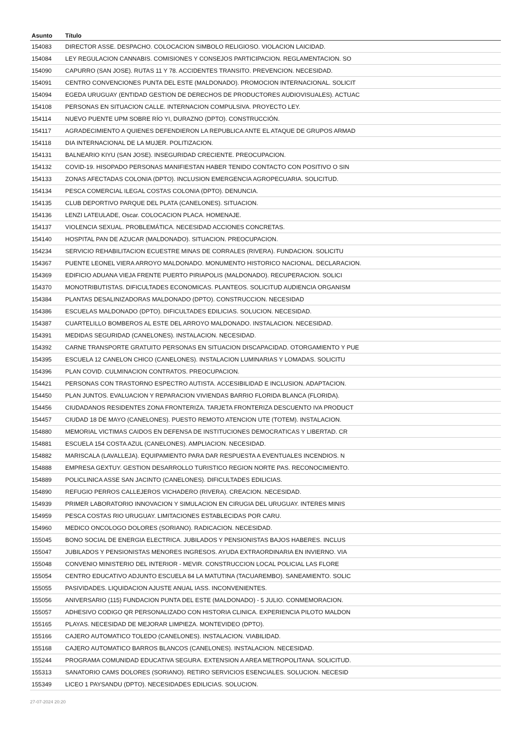| Asunto | Título |
| --- | --- |
| 154083 | DIRECTOR ASSE. DESPACHO. COLOCACION SIMBOLO RELIGIOSO. VIOLACION LAICIDAD. |
| 154084 | LEY REGULACION CANNABIS. COMISIONES Y CONSEJOS PARTICIPACION. REGLAMENTACION. SO |
| 154090 | CAPURRO (SAN JOSE). RUTAS 11 Y 78. ACCIDENTES TRANSITO. PREVENCION. NECESIDAD. |
| 154091 | CENTRO CONVENCIONES PUNTA DEL ESTE (MALDONADO). PROMOCION INTERNACIONAL. SOLICIT |
| 154094 | EGEDA URUGUAY (ENTIDAD GESTION DE DERECHOS DE PRODUCTORES AUDIOVISUALES). ACTUAC |
| 154108 | PERSONAS EN SITUACION CALLE. INTERNACION COMPULSIVA. PROYECTO LEY. |
| 154114 | NUEVO PUENTE UPM SOBRE RÍO YI, DURAZNO (DPTO). CONSTRUCCIÓN. |
| 154117 | AGRADECIMIENTO A QUIENES DEFENDIERON LA REPUBLICA ANTE EL ATAQUE DE GRUPOS ARMAD |
| 154118 | DIA INTERNACIONAL DE LA MUJER. POLITIZACION. |
| 154131 | BALNEARIO KIYU (SAN JOSE). INSEGURIDAD CRECIENTE. PREOCUPACION. |
| 154132 | COVID-19. HISOPADO PERSONAS MANIFIESTAN HABER TENIDO CONTACTO CON POSITIVO O SIN |
| 154133 | ZONAS AFECTADAS COLONIA (DPTO). INCLUSION EMERGENCIA AGROPECUARIA. SOLICITUD. |
| 154134 | PESCA COMERCIAL ILEGAL COSTAS COLONIA (DPTO). DENUNCIA. |
| 154135 | CLUB DEPORTIVO PARQUE DEL PLATA (CANELONES). SITUACION. |
| 154136 | LENZI LATEULADE, Oscar. COLOCACION PLACA. HOMENAJE. |
| 154137 | VIOLENCIA SEXUAL. PROBLEMÁTICA. NECESIDAD ACCIONES CONCRETAS. |
| 154140 | HOSPITAL PAN DE AZUCAR (MALDONADO). SITUACION. PREOCUPACION. |
| 154234 | SERVICIO REHABILITACION ECUESTRE MINAS DE CORRALES (RIVERA). FUNDACION. SOLICITU |
| 154367 | PUENTE LEONEL VIERA ARROYO MALDONADO. MONUMENTO HISTORICO NACIONAL. DECLARACION. |
| 154369 | EDIFICIO ADUANA VIEJA FRENTE PUERTO PIRIAPOLIS (MALDONADO). RECUPERACION. SOLICI |
| 154370 | MONOTRIBUTISTAS. DIFICULTADES ECONOMICAS. PLANTEOS. SOLICITUD AUDIENCIA ORGANISM |
| 154384 | PLANTAS DESALINIZADORAS MALDONADO (DPTO). CONSTRUCCION. NECESIDAD |
| 154386 | ESCUELAS MALDONADO (DPTO). DIFICULTADES EDILICIAS. SOLUCION. NECESIDAD. |
| 154387 | CUARTELILLO BOMBEROS AL ESTE DEL ARROYO MALDONADO. INSTALACION. NECESIDAD. |
| 154391 | MEDIDAS SEGURIDAD (CANELONES). INSTALACION. NECESIDAD. |
| 154392 | CARNE TRANSPORTE GRATUITO PERSONAS EN SITUACION DISCAPACIDAD. OTORGAMIENTO Y PUE |
| 154395 | ESCUELA 12 CANELON CHICO (CANELONES). INSTALACION LUMINARIAS Y LOMADAS. SOLICITU |
| 154396 | PLAN COVID. CULMINACION CONTRATOS. PREOCUPACION. |
| 154421 | PERSONAS CON TRASTORNO ESPECTRO AUTISTA. ACCESIBILIDAD E INCLUSION. ADAPTACION. |
| 154450 | PLAN JUNTOS. EVALUACION Y REPARACION VIVIENDAS BARRIO FLORIDA BLANCA (FLORIDA). |
| 154456 | CIUDADANOS RESIDENTES ZONA FRONTERIZA. TARJETA FRONTERIZA DESCUENTO IVA PRODUCT |
| 154457 | CIUDAD 18 DE MAYO (CANELONES). PUESTO REMOTO ATENCION UTE (TOTEM). INSTALACION. |
| 154880 | MEMORIAL VICTIMAS CAIDOS EN DEFENSA DE INSTITUCIONES DEMOCRATICAS Y LIBERTAD. CR |
| 154881 | ESCUELA 154 COSTA AZUL (CANELONES). AMPLIACION. NECESIDAD. |
| 154882 | MARISCALA (LAVALLEJA). EQUIPAMIENTO PARA DAR RESPUESTA A EVENTUALES INCENDIOS. N |
| 154888 | EMPRESA GEXTUY. GESTION DESARROLLO TURISTICO REGION NORTE PAS. RECONOCIMIENTO. |
| 154889 | POLICLINICA ASSE SAN JACINTO (CANELONES). DIFICULTADES EDILICIAS. |
| 154890 | REFUGIO PERROS CALLEJEROS VICHADERO (RIVERA). CREACION. NECESIDAD. |
| 154939 | PRIMER LABORATORIO INNOVACION Y SIMULACION EN CIRUGIA DEL URUGUAY. INTERES MINIS |
| 154959 | PESCA COSTAS RIO URUGUAY. LIMITACIONES ESTABLECIDAS POR CARU. |
| 154960 | MEDICO ONCOLOGO DOLORES (SORIANO). RADICACION. NECESIDAD. |
| 155045 | BONO SOCIAL DE ENERGIA ELECTRICA. JUBILADOS Y PENSIONISTAS BAJOS HABERES. INCLUS |
| 155047 | JUBILADOS Y PENSIONISTAS MENORES INGRESOS. AYUDA EXTRAORDINARIA EN INVIERNO. VIA |
| 155048 | CONVENIO MINISTERIO DEL INTERIOR - MEVIR. CONSTRUCCION LOCAL POLICIAL LAS FLORE |
| 155054 | CENTRO EDUCATIVO ADJUNTO ESCUELA 84 LA MATUTINA (TACUAREMBO). SANEAMIENTO. SOLIC |
| 155055 | PASIVIDADES. LIQUIDACION AJUSTE ANUAL IASS. INCONVENIENTES. |
| 155056 | ANIVERSARIO (115) FUNDACION PUNTA DEL ESTE (MALDONADO) - 5 JULIO. CONMEMORACION. |
| 155057 | ADHESIVO CODIGO QR PERSONALIZADO CON HISTORIA CLINICA. EXPERIENCIA PILOTO MALDON |
| 155165 | PLAYAS. NECESIDAD DE MEJORAR LIMPIEZA. MONTEVIDEO (DPTO). |
| 155166 | CAJERO AUTOMATICO TOLEDO (CANELONES). INSTALACION. VIABILIDAD. |
| 155168 | CAJERO AUTOMATICO BARROS BLANCOS (CANELONES). INSTALACION. NECESIDAD. |
| 155244 | PROGRAMA COMUNIDAD EDUCATIVA SEGURA. EXTENSION A AREA METROPOLITANA. SOLICITUD. |
| 155313 | SANATORIO CAMS DOLORES (SORIANO). RETIRO SERVICIOS ESENCIALES. SOLUCION. NECESID |
| 155349 | LICEO 1 PAYSANDU (DPTO). NECESIDADES EDILICIAS. SOLUCION. |
27-07-2024 20:20